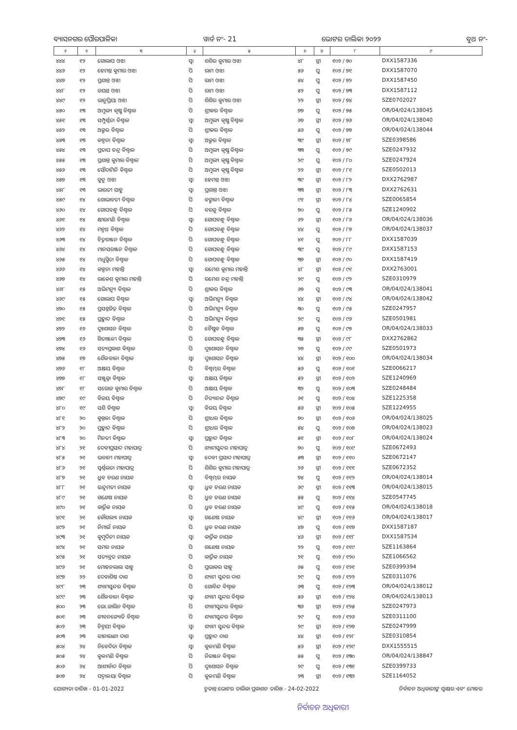ବ୍ୟାସନଗର ପୌରପାଳିକା ୱାର୍ଡ ନଂ- 21 ଭୋଟର ତାଲିକା ୨୦୨୨ ବୁଥ ନଂ-
| ୧ | ୨ | ୩ | ୪ | ୫ | ୬ | ୭ | ୮ | ୯ |
| --- | --- | --- | --- | --- | --- | --- | --- | --- |
| ୪୪୪ | ୧୨ | ଗୋଲାପ ଓଝା | ସ୍ୱା | ଶଶିର କୁମାର ଓଝା | ୪୮ | ସ୍ତ୍ରୀ | ୧୦୨ / ୭୦ | DXX1587336 |
| ୪୪୬ | ୧୨ | ହେମନ୍ତ କୁମାର ଓଝା | ପି | ରାମ ଓଝା | ୫୬ | ପୁ | ୧୦୨ / ୭୧ | DXX1587070 |
| ୪୪୭ | ୧୨ | ପ୍ରଶାନ୍ତ ଓଝା | ପି | ରାମ ଓଝା | ୫୪ | ପୁ | ୧୦୨ / ୭୨ | DXX1587450 |
| ୪୪୮ | ୧୨ | ଜୟନ୍ତ ଓଝା | ପି | ରାମ ଓଝା | ୫୨ | ପୁ | ୧୦୨ / ୭୩ | DXX1587112 |
| ୪୪୯ | ୧୨ | ଭାନୁପ୍ରିୟା ଓଝା | ପି | ଶିଶିର କୁମାର ଓଝା | ୨୨ | ସ୍ତ୍ରୀ | ୧୦୨ / ୭୪ | SZE0702027 |
| ୪୫୦ | ୧୩ | ଅମୁଲ୍ୟ କୃଷ୍ଣ ବିଶ୍ୱାଳ | ପି | ଶ୍ରୀକର ବିଶ୍ୱାଳ | ୭୭ | ପୁ | ୧୦୨ / ୭୫ | OR/04/024/138045 |
| ୪୫୧ | ୧୩ | ସମ୍ପୁର୍ଣ୍ଣତା ବିଶ୍ୱାଳ | ସ୍ୱା | ଅମୁଲ୍ୟ କୃଷ୍ଣ ବିଶ୍ୱାଳ | ୬୭ | ସ୍ତ୍ରୀ | ୧୦୨ / ୭୬ | OR/04/024/138040 |
| ୪୫୨ | ୧୩ | ଅକ୍ରୁର ବିଶ୍ୱାଳ | ପି | ଶ୍ରୀକର ବିଶ୍ୱାଳ | ୫୬ | ପୁ | ୧୦୨ / ୭୭ | OR/04/024/138044 |
| ୪୫୩ | ୧୩ | କଳ୍ପନା ବିଶ୍ୱାଳ | ସ୍ୱା | ଅକ୍ରୁର ବିଶ୍ୱାଳ | ୩୯ | ସ୍ତ୍ରୀ | ୧୦୨ / ୭୮ | SZE0398586 |
| ୪୫୪ | ୧୩ | ପ୍ରତାପ ଚନ୍ଦ୍ର ବିଶ୍ୱାଳ | ପି | ଅମୁଲ୍ୟ କୃଷ୍ଣ ବିଶ୍ୱାଳ | ୩୩ | ପୁ | ୧୦୨ / ୭୯ | SZE0247932 |
| ୪୫୫ | ୧୩ | ପ୍ରଶାନ୍ତ କୁମାର ବିଶ୍ୱାଳ | ପି | ଅମୁଲ୍ୟ କୃଷ୍ଣ ବିଶ୍ୱାଳ | ୨୯ | ପୁ | ୧୦୨ / ୮୦ | SZE0247924 |
| ୪୫୬ | ୧୩ | ସୌଦାମିନି ବିଶ୍ୱାଳ | ପି | ଅମୁଲ୍ୟ କୃଷ୍ଣ ବିଶ୍ୱାଳ | ୨୨ | ସ୍ତ୍ରୀ | ୧୦୨ / ୮୧ | SZE0502013 |
| ୪୫୭ | ୧୩ | ଜୁନୁ ଓଝା | ସ୍ୱା | ହେମନ୍ତ ଓଝା | ୩୯ | ସ୍ତ୍ରୀ | ୧୦୨ / ୮୨ | DXX2762987 |
| ୪୫୮ | ୧୩ | ଭାରତୀ ସାହୁ | ସ୍ୱା | ପ୍ରଶାନ୍ତ ଓଝା | ୩୩ | ସ୍ତ୍ରୀ | ୧୦୨ / ୮୩ | DXX2762631 |
| ୪୫୯ | ୧୪ | ଶୋଭାବତୀ ବିଶ୍ୱାଳ | ପି | ବଙ୍ଗାଳୀ ବିଶ୍ୱାଳ | ୯୧ | ସ୍ତ୍ରୀ | ୧୦୨ / ୮୪ | SZE0065854 |
| ୪୬୦ | ୧୪ | ଗୋପବନ୍ଧୁ ବିଶ୍ୱାଳ | ପି | ବରଜୁ ବିଶ୍ୱାଳ | ୭୦ | ପୁ | ୧୦୨ / ୮୫ | SZE1240902 |
| ୪୬୧ | ୧୪ | କ୍ଷୀରମଣି ବିଶ୍ୱାଳ | ସ୍ୱା | ଗୋପବନ୍ଧୁ ବିଶ୍ୱାଳ | ୬୨ | ସ୍ତ୍ରୀ | ୧୦୨ / ୮୬ | OR/04/024/138036 |
| ୪୬୨ | ୧୪ | ମନ୍ମଥ ବିଶ୍ୱାଳ | ପି | ଗୋପବନ୍ଧୁ ବିଶ୍ୱାଳ | ୪୪ | ପୁ | ୧୦୨ / ୮୭ | OR/04/024/138037 |
| ୪୬୩ | ୧୪ | ଚିତ୍ତରଞ୍ଜନ ବିଶ୍ୱାଳ | ପି | ଗୋପବନ୍ଧୁ ବିଶ୍ୱାଳ | ୪୧ | ପୁ | ୧୦୨ / ୮୮ | DXX1587039 |
| ୪୬୪ | ୧୪ | ମାନସରଞ୍ଜନ ବିଶ୍ୱାଳ | ପି | ଗୋପବନ୍ଧୁ ବିଶ୍ୱାଳ | ୩୯ | ପୁ | ୧୦୨ / ୮୯ | DXX1587153 |
| ୪୬୫ | ୧୪ | ମଧୁସ୍ମିତା ବିଶ୍ୱାଳ | ପି | ଗୋପବନ୍ଧୁ ବିଶ୍ୱାଳ | ୩୭ | ସ୍ତ୍ରୀ | ୧୦୨ / ୯୦ | DXX1587419 |
| ୪୬୬ | ୧୪ | କଳ୍ପନା ମହାନ୍ତି | ସ୍ୱା | ରମେଶ କୁମାର ମହାନ୍ତି | ୪୮ | ସ୍ତ୍ରୀ | ୧୦୨ / ୯୧ | DXX2763001 |
| ୪୬୭ | ୧୪ | ରାକେଶ୍ କୁମାର ମହାନ୍ତି | ପି | ରମେଶ ଚନ୍ଦ୍ର ମହାନ୍ତି | ୨୯ | ପୁ | ୧୦୨ / ୯୨ | SZE0310979 |
| ୪୬୮ | ୧୫ | ଅଭିମନ୍ୟୁ ବିଶ୍ୱାଳ | ପି | ଶ୍ରୀକର ବିଶ୍ୱାଳ | ୬୭ | ପୁ | ୧୦୨ / ୯୩ | OR/04/024/138041 |
| ୪୬୯ | ୧୫ | ଗୋଲାପ ବିଶ୍ୱାଳ | ସ୍ୱା | ଅଭିମନ୍ୟୁ ବିଶ୍ୱାଳ | ୪୪ | ସ୍ତ୍ରୀ | ୧୦୨ / ୯୪ | OR/04/024/138042 |
| ୪୭୦ | ୧୫ | ପ୍ରସନ୍ନଜିତ୍ ବିଶ୍ୱାଳ | ପି | ଅଭିମନ୍ୟୁ ବିଶ୍ୱାଳ | ୩୦ | ପୁ | ୧୦୨ / ୯୫ | SZE0247957 |
| ୪୭୧ | ୧୫ | ପ୍ରହ୍ଲାଦ ବିଶ୍ୱାଳ | ପି | ଅଭିମନ୍ୟୁ ବିଶ୍ୱାଳ | ୨୯ | ପୁ | ୧୦୨ / ୯୬ | SZE0501981 |
| ୪୭୨ | ୧୬ | ଦୁଃଶାସନ ବିଶ୍ୱାଳ | ପି | ବୈଷ୍ଣବ ବିଶ୍ୱାଳ | ୫୭ | ପୁ | ୧୦୨ / ୯୭ | OR/04/024/138033 |
| ୪୭୩ | ୧୬ | ଗିତାଞ୍ଜଳୀ ବିଶ୍ୱାଳ | ପି | ଗୋପବନ୍ଧୁ ବିଶ୍ୱାଳ | ୩୫ | ସ୍ତ୍ରୀ | ୧୦୨ / ୯୮ | DXX2762862 |
| ୪୭୪ | ୧୬ | ସତ୍ୟପ୍ରକାଶ ବିଶ୍ୱାଳ | ପି | ଦୁଃଶାସନ ବିଶ୍ୱାଳ | ୨୭ | ପୁ | ୧୦୨ / ୯୯ | SZE0501973 |
| ୪୭୫ | ୧୭ | ଶୈଳବାଳା ବିଶ୍ୱାଳ | ସ୍ୱା | ଦୁଃଶାସନ ବିଶ୍ୱାଳ | ୪୪ | ସ୍ତ୍ରୀ | ୧୦୨ / ୧୦୦ | OR/04/024/138034 |
| ୪୭୬ | ୧୮ | ଅକ୍ଷୟ ବିଶ୍ୱାଳ | ପି | ବିଶ୍ୱମ୍ଭର ବିଶ୍ୱାଳ | ୫୬ | ପୁ | ୧୦୨ / ୧୦୧ | SZE0066217 |
| ୪୭୭ | ୧୮ | ସଞ୍ଜୁକ୍ତା ବିଶ୍ୱାଳ | ସ୍ୱା | ଅକ୍ଷୟ ବିଶ୍ୱାଳ | ୫୨ | ସ୍ତ୍ରୀ | ୧୦୨ / ୧୦୨ | SZE1240969 |
| ୪୭୮ | ୧୮ | ସରୋଜ କୁମାର ବିଶ୍ୱାଳ | ପି | ଅକ୍ଷୟ ବିଶ୍ୱାଳ | ୩୨ | ପୁ | ୧୦୨ / ୧୦୩ | SZE0248484 |
| ୪୭୯ | ୧୯ | ବିଜୟ ବିଶ୍ୱାଳ | ପି | ନିତ୍ୟାନନ୍ଦ ବିଶ୍ୱାଳ | ୬୧ | ପୁ | ୧୦୨ / ୧୦୪ | SZE1225358 |
| ୪୮୦ | ୧୯ | ସଶି ବିଶ୍ୱାଳ | ସ୍ୱା | ବିଜୟ ବିଶ୍ୱାଳ | ୫୬ | ସ୍ତ୍ରୀ | ୧୦୨ / ୧୦୫ | SZE1224955 |
| ୪୮୧ | ୨୦ | କୁନ୍ତଳା ବିଶ୍ୱାଳ | ପି | ଶ୍ରୀଧର ବିଶ୍ୱାଳ | ୭୦ | ସ୍ତ୍ରୀ | ୧୦୨ / ୧୦୬ | OR/04/024/138025 |
| ୪୮୨ | ୨୦ | ପ୍ରହ୍ଲାଦ ବିଶ୍ୱାଳ | ପି | ଶ୍ରୀଧର ବିଶ୍ୱାଳ | ୫୪ | ପୁ | ୧୦୨ / ୧୦୭ | OR/04/024/138023 |
| ୪୮୩ | ୨୦ | ମିନତୀ ବିଶ୍ୱାଳ | ସ୍ୱା | ପ୍ରହ୍ଲାଦ ବିଶ୍ୱାଳ | ୫୧ | ସ୍ତ୍ରୀ | ୧୦୨ / ୧୦୮ | OR/04/024/138024 |
| ୪୮୪ | ୨୧ | ଦେବୀପ୍ରସାଦ ମହାପାତ୍ର | ପି | ଶ୍ୟାମସୁନ୍ଦର ମହାପାତ୍ର | ୭୦ | ପୁ | ୧୦୨ / ୧୦୯ | SZE0672493 |
| ୪୮୫ | ୨୧ | ଭବାନୀ ମହାପାତ୍ର | ସ୍ୱା | ଦେବୀ ପ୍ରସାଦ ମହାପାତ୍ର | ୫୩ | ସ୍ତ୍ରୀ | ୧୦୨ / ୧୧୦ | SZE0672147 |
| ୪୮୬ | ୨୧ | ସ୍ୱର୍ଣ୍ଣଲତା ମହାପାତ୍ର | ପି | ଶିଶିର କୁମାର ମହାପାତ୍ର | ୨୬ | ସ୍ତ୍ରୀ | ୧୦୨ / ୧୧୧ | SZE0672352 |
| ୪୮୭ | ୨୧ | ଧ୍ରୁବ ଚରଣ ନାୟକ | ପି | ବିଶ୍ୱମ୍ଭର ନାୟକ | ୭୪ | ପୁ | ୧୦୨ / ୧୧୨ | OR/04/024/138014 |
| ୪୮୮ | ୨୧ | ଇନ୍ଦୁମତୀ ନାୟକ | ସ୍ୱା | ଧ୍ରୁବ ଚରଣ ନାୟକ | ୬୯ | ସ୍ତ୍ରୀ | ୧୦୨ / ୧୧୩ | OR/04/024/138015 |
| ୪୮୯ | ୨୧ | ଗଣେଷ ନାୟକ | ପି | ଧ୍ରୁବ ଚରଣ ନାୟକ | ୫୫ | ପୁ | ୧୦୨ / ୧୧୪ | SZE0547745 |
| ୪୯୦ | ୨୧ | କାର୍ତ୍ତିକ ନାୟକ | ପି | ଧ୍ରୁବ ଚରଣ ନାୟକ | ୪୯ | ପୁ | ୧୦୨ / ୧୧୫ | OR/04/024/138018 |
| ୪୯୧ | ୨୧ | କୌଶଲ୍ୟା ନାୟକ | ସ୍ୱା | ଗଣେଷ ନାୟକ | ୪୯ | ସ୍ତ୍ରୀ | ୧୦୨ / ୧୧୬ | OR/04/024/138017 |
| ୪୯୨ | ୨୧ | ନିମାଇଁ ନାୟକ | ପି | ଧ୍ରୁବ ଚରଣ ନାୟକ | ୪୭ | ପୁ | ୧୦୨ / ୧୧୭ | DXX1587187 |
| ୪୯୩ | ୨୧ | କୁମୁଦିନୀ ନାୟକ | ସ୍ୱା | କାର୍ତ୍ତିକ ନାୟକ | ୪୬ | ସ୍ତ୍ରୀ | ୧୦୨ / ୧୧୮ | DXX1587534 |
| ୪୯୪ | ୨୧ | ସମର ନାୟକ | ପି | ଗଣେଷ ନାୟକ | ୨୨ | ପୁ | ୧୦୨ / ୧୧୯ | SZE1163864 |
| ୪୯୫ | ୨୧ | ସତ୍ୟବ୍ରତ ନାୟକ | ପି | କାର୍ତ୍ତିକ ନାୟକ | ୨୧ | ପୁ | ୧୦୨ / ୧୨୦ | SZE1066562 |
| ୪୯୬ | ୨୧ | ମୋହନଲାଲ ସାହୁ | ପି | ପ୍ରଭାକର ସାହୁ | ୬୫ | ପୁ | ୧୦୨ / ୧୨୧ | SZE0399394 |
| ୪୯୭ | ୨୨ | ଦେବାଶିଷ ଦାଶ | ପି | ଶ୍ୟାମ ସୁନ୍ଦର ଦାଶ | ୨୯ | ପୁ | ୧୦୨ / ୧୨୨ | SZE0311076 |
| ୪୯୮ | ୨୩ | ଶ୍ୟାମସୁନ୍ଦର ବିଶ୍ୱାଳ | ପି | ଗୋବିନ୍ଦ ବିଶ୍ୱାଳ | ୬୩ | ପୁ | ୧୦୨ / ୧୨୩ | OR/04/024/138012 |
| ୪୯୯ | ୨୩ | ଶୈଳବାଳା ବିଶ୍ୱାଳ | ସ୍ୱା | ଶ୍ୟାମ ସୁନ୍ଦର ବିଶ୍ୱାଳ | ୫୬ | ସ୍ତ୍ରୀ | ୧୦୨ / ୧୨୪ | OR/04/024/138013 |
| ୫୦୦ | ୨୩ | ଭୋ.ଜାଲିନ ବିଶ୍ୱାଳ | ପି | ଶ୍ୟାମସୁନ୍ଦର ବିଶ୍ୱାଳ | ୩୬ | ସ୍ତ୍ରୀ | ୧୦୨ / ୧୨୫ | SZE0247973 |
| ୫୦୧ | ୨୩ | ଜୀବନଜ୍ୟୋତି ବିଶ୍ୱାଳ | ପି | ଶ୍ୟାମସୁନ୍ଦର ବିଶ୍ୱାଳ | ୨୯ | ପୁ | ୧୦୨ / ୧୨୬ | SZE0311100 |
| ୫୦୨ | ୨୩ | ଚିନ୍ମୟୀ ବିଶ୍ୱାଳ | ସ୍ୱା | ଶ୍ୟାମ ସୁନ୍ଦର ବିଶ୍ୱାଳ | ୨୯ | ସ୍ତ୍ରୀ | ୧୦୨ / ୧୨୭ | SZE0247999 |
| ୫୦୩ | ୨୩ | ରୀନାରାଣୀ ଦାଶ | ସ୍ୱା | ପ୍ରହ୍ଲାଦ ଦାଶ | ୪୪ | ସ୍ତ୍ରୀ | ୧୦୨ / ୧୨୮ | SZE0310854 |
| ୫୦୪ | ୨୪ | ନିବେଦିତା ବିଶ୍ୱାଳ | ସ୍ୱା | କୁଳମଣି ବିଶ୍ୱାଳ | ୫୬ | ସ୍ତ୍ରୀ | ୧୦୨ / ୧୨୯ | DXX1555515 |
| ୫୦୫ | ୨୪ | କୁଳମଣି ବିଶ୍ୱାଳ | ପି | ନିରଞ୍ଜନ ବିଶ୍ୱାଳ | ୫୫ | ପୁ | ୧୦୨ / ୧୩୦ | OR/04/024/138847 |
| ୫୦୬ | ୨୪ | ଆଶୀର୍ବାଦ ବିଶ୍ୱାଳ | ପି | ଦୁଃଶାସନ ବିଶ୍ୱାଳ | ୨୯ | ପୁ | ୧୦୨ / ୧୩୧ | SZE0399733 |
| ୫୦୭ | ୨୪ | ପଦ୍ମାଳୟା ବିଶ୍ୱାଳ | ପି | କୁଳମଣି ବିଶ୍ୱାଳ | ୨୩ | ସ୍ତ୍ରୀ | ୧୦୨ / ୧୩୨ | SZE1164052 |
ଯୋଗ୍ୟତା ତାରିଖ - 01-01-2022 ଚୁଡାନ୍ତ ଭୋଟର ତାଲିକା ପ୍ରକାଶନ ତାରିଖ - 24-02-2022 ନିର୍ବାଚନ ଅଧିକାରୀଙ୍କ ସ୍ୱାକ୍ଷର ଏବଂ ମୋହର
ନିର୍ବାଚନ ଅଧିକାରୀ